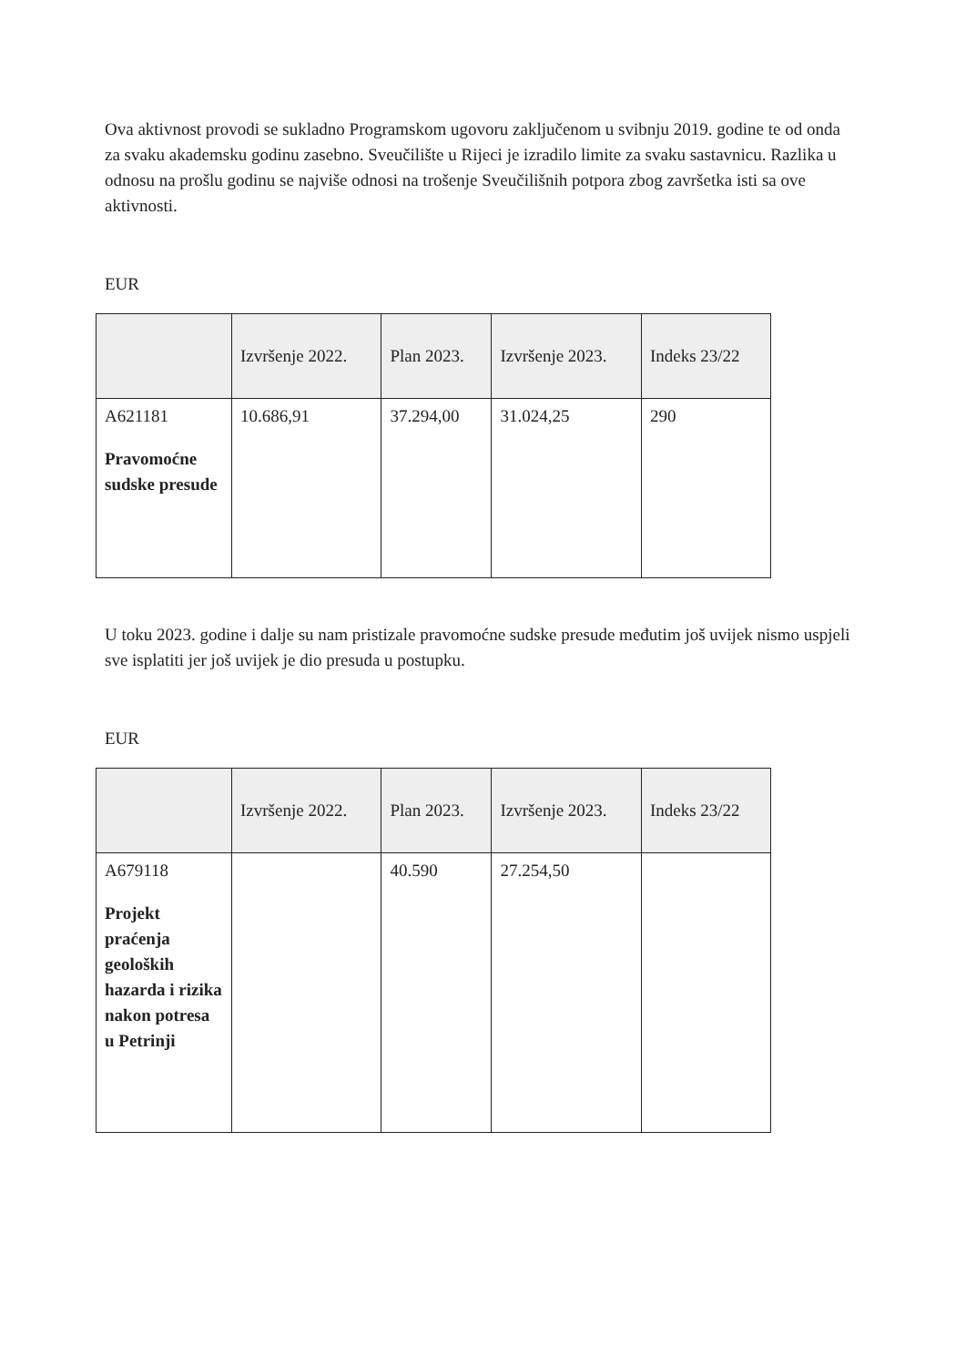Ova aktivnost provodi se sukladno Programskom ugovoru zaključenom u svibnju 2019. godine te od onda za svaku akademsku godinu zasebno. Sveučilište u Rijeci je izradilo limite za svaku sastavnicu. Razlika u odnosu na prošlu godinu se najviše odnosi na trošenje Sveučilišnih potpora zbog završetka isti sa ove aktivnosti.
EUR
| | Izvršenje 2022. | Plan 2023. | Izvršenje 2023. | Indeks 23/22 |
| --- | --- | --- | --- | --- |
| A621181 Pravomoćne sudske presude | 10.686,91 | 37.294,00 | 31.024,25 | 290 |
U toku 2023. godine i dalje su nam pristizale pravomoćne sudske presude međutim još uvijek nismo uspjeli sve isplatiti jer još uvijek je dio presuda u postupku.
EUR
| | Izvršenje 2022. | Plan 2023. | Izvršenje 2023. | Indeks 23/22 |
| --- | --- | --- | --- | --- |
| A679118 Projekt praćenja geoloških hazarda i rizika nakon potresa u Petrinji | | 40.590 | 27.254,50 | |